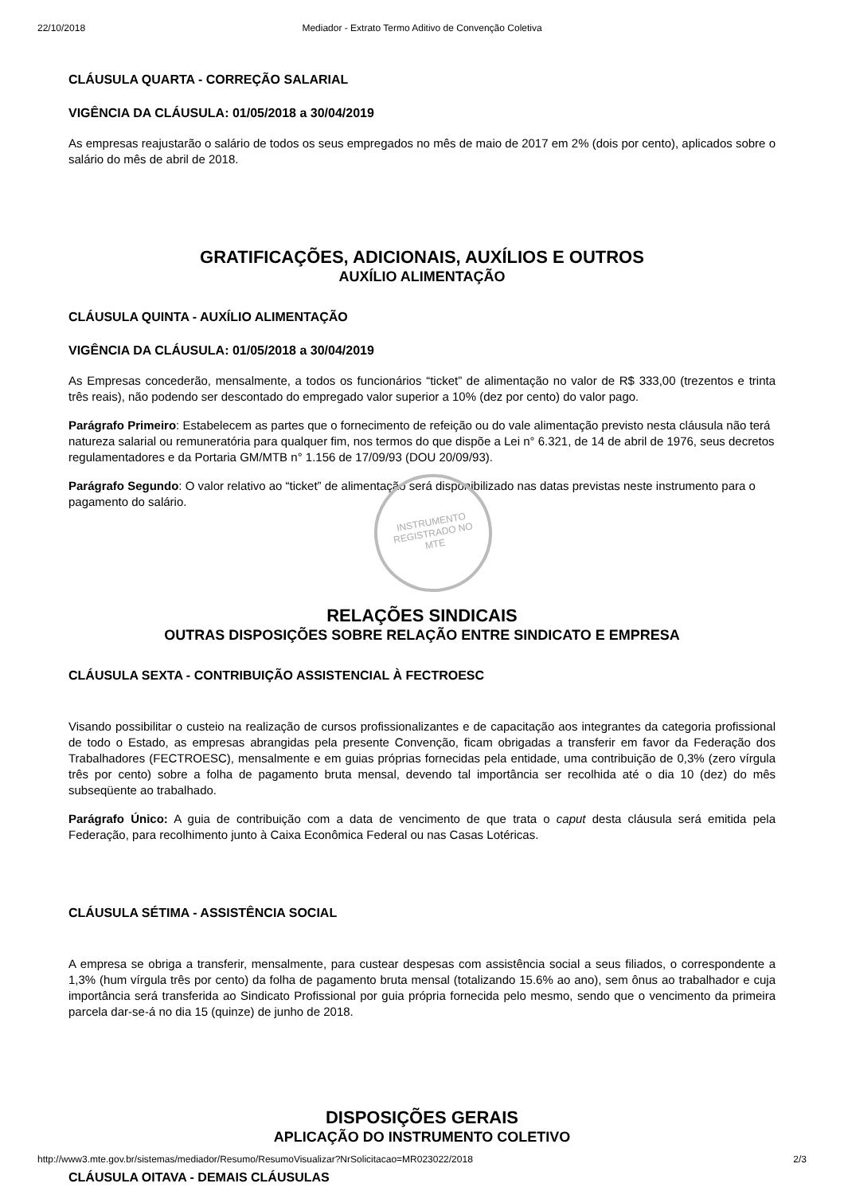22/10/2018 Mediador - Extrato Termo Aditivo de Convenção Coletiva
CLÁUSULA QUARTA - CORREÇÃO SALARIAL
VIGÊNCIA DA CLÁUSULA: 01/05/2018 a 30/04/2019
As empresas reajustarão o salário de todos os seus empregados no mês de maio de 2017 em 2% (dois por cento), aplicados sobre o salário do mês de abril de 2018.
GRATIFICAÇÕES, ADICIONAIS, AUXÍLIOS E OUTROS
AUXÍLIO ALIMENTAÇÃO
CLÁUSULA QUINTA - AUXÍLIO ALIMENTAÇÃO
VIGÊNCIA DA CLÁUSULA: 01/05/2018 a 30/04/2019
As Empresas concederão, mensalmente, a todos os funcionários “ticket” de alimentação no valor de R$ 333,00 (trezentos e trinta três reais), não podendo ser descontado do empregado valor superior a 10% (dez por cento) do valor pago.
Parágrafo Primeiro: Estabelecem as partes que o fornecimento de refeição ou do vale alimentação previsto nesta cláusula não terá natureza salarial ou remuneratória para qualquer fim, nos termos do que dispõe a Lei n° 6.321, de 14 de abril de 1976, seus decretos regulamentadores e da Portaria GM/MTB n° 1.156 de 17/09/93 (DOU 20/09/93).
Parágrafo Segundo: O valor relativo ao “ticket” de alimentação será disponibilizado nas datas previstas neste instrumento para o pagamento do salário.
RELAÇÕES SINDICAIS
OUTRAS DISPOSIÇÕES SOBRE RELAÇÃO ENTRE SINDICATO E EMPRESA
CLÁUSULA SEXTA - CONTRIBUIÇÃO ASSISTENCIAL À FECTROESC
Visando possibilitar o custeio na realização de cursos profissionalizantes e de capacitação aos integrantes da categoria profissional de todo o Estado, as empresas abrangidas pela presente Convenção, ficam obrigadas a transferir em favor da Federação dos Trabalhadores (FECTROESC), mensalmente e em guias próprias fornecidas pela entidade, uma contribuição de 0,3% (zero vírgula três por cento) sobre a folha de pagamento bruta mensal, devendo tal importância ser recolhida até o dia 10 (dez) do mês subseqüente ao trabalhado.
Parágrafo Único: A guia de contribuição com a data de vencimento de que trata o caput desta cláusula será emitida pela Federação, para recolhimento junto à Caixa Econômica Federal ou nas Casas Lotéricas.
CLÁUSULA SÉTIMA - ASSISTÊNCIA SOCIAL
A empresa se obriga a transferir, mensalmente, para custear despesas com assistência social a seus filiados, o correspondente a 1,3% (hum vírgula três por cento) da folha de pagamento bruta mensal (totalizando 15.6% ao ano), sem ônus ao trabalhador e cuja importância será transferida ao Sindicato Profissional por guia própria fornecida pelo mesmo, sendo que o vencimento da primeira parcela dar-se-á no dia 15 (quinze) de junho de 2018.
DISPOSIÇÕES GERAIS
APLICAÇÃO DO INSTRUMENTO COLETIVO
CLÁUSULA OITAVA - DEMAIS CLÁUSULAS
INSTRUMENTO
REGISTRADO NO
MTE
http://www3.mte.gov.br/sistemas/mediador/Resumo/ResumoVisualizar?NrSolicitacao=MR023022/2018 2/3